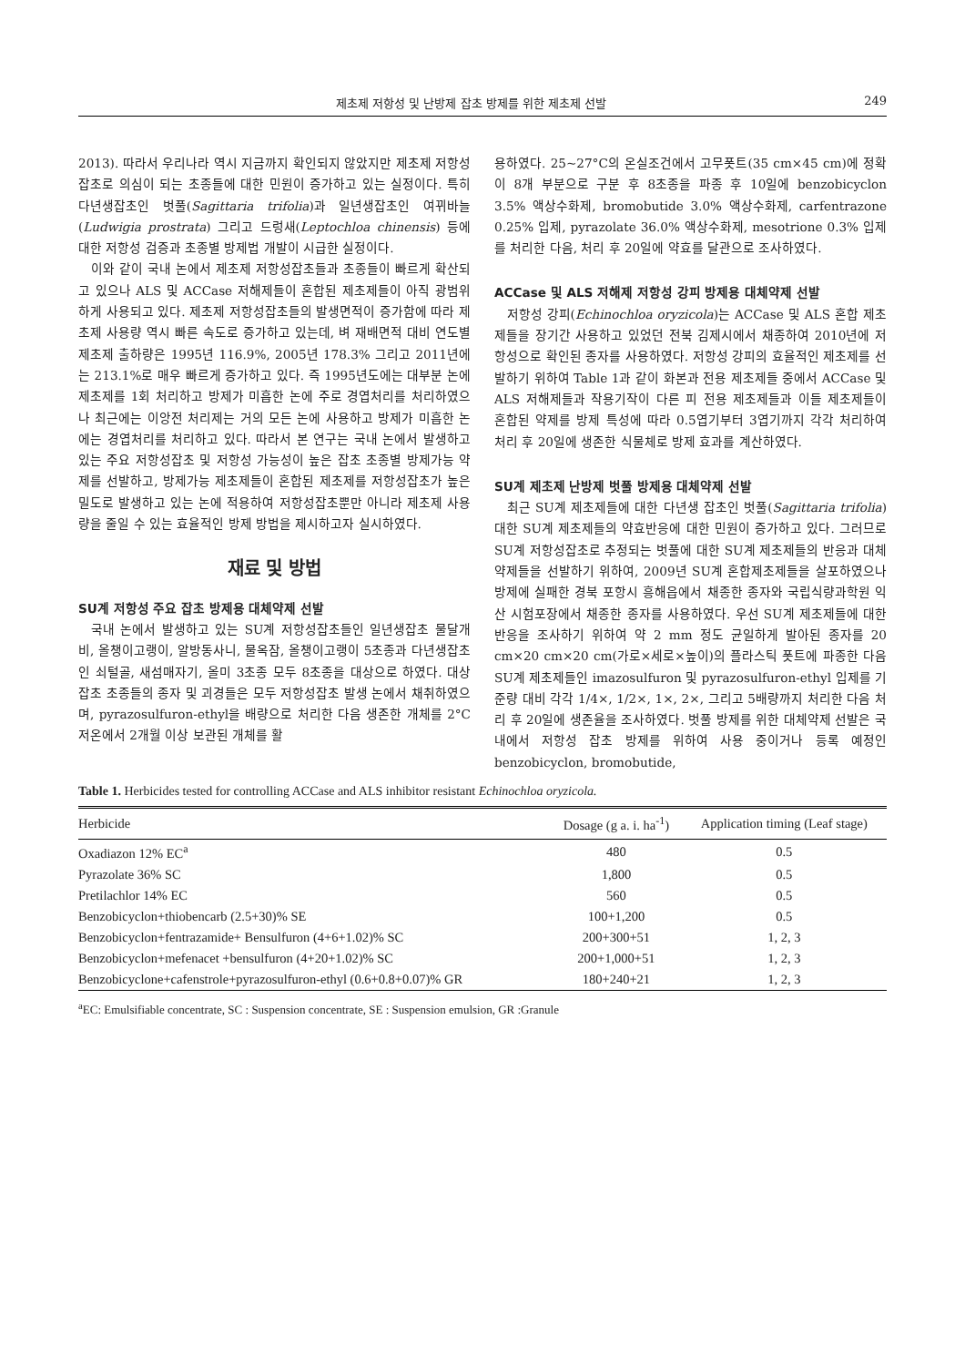제초제 저항성 및 난방제 잡초 방제를 위한 제초제 선발 249
2013). 따라서 우리나라 역시 지금까지 확인되지 않았지만 제초제 저항성잡초로 의심이 되는 초종들에 대한 민원이 증가하고 있는 실정이다. 특히 다년생잡초인 벗풀(Sagittaria trifolia)과 일년생잡초인 여뀌바늘(Ludwigia prostrata) 그리고 드렁새(Leptochloa chinensis) 등에 대한 저항성 검증과 초종별 방제법 개발이 시급한 실정이다.
이와 같이 국내 논에서 제초제 저항성잡초들과 초종들이 빠르게 확산되고 있으나 ALS 및 ACCase 저해제들이 혼합된 제초제들이 아직 광범위하게 사용되고 있다. 제초제 저항성잡초들의 발생면적이 증가함에 따라 제초제 사용량 역시 빠른 속도로 증가하고 있는데, 벼 재배면적 대비 연도별 제초제 출하량은 1995년 116.9%, 2005년 178.3% 그리고 2011년에는 213.1%로 매우 빠르게 증가하고 있다. 즉 1995년도에는 대부분 논에 제초제를 1회 처리하고 방제가 미흡한 논에 주로 경엽처리를 처리하였으나 최근에는 이앙전 처리제는 거의 모든 논에 사용하고 방제가 미흡한 논에는 경엽처리를 처리하고 있다. 따라서 본 연구는 국내 논에서 발생하고 있는 주요 저항성잡초 및 저항성 가능성이 높은 잡초 초종별 방제가능 약제를 선발하고, 방제가능 제초제들이 혼합된 제초제를 저항성잡초가 높은 밀도로 발생하고 있는 논에 적용하여 저항성잡초뿐만 아니라 제초제 사용량을 줄일 수 있는 효율적인 방제 방법을 제시하고자 실시하였다.
재료 및 방법
SU계 저항성 주요 잡초 방제용 대체약제 선발
국내 논에서 발생하고 있는 SU계 저항성잡초들인 일년생잡초 물달개비, 올챙이고랭이, 알방동사니, 물옥잠, 올챙이고랭이 5초종과 다년생잡초인 쇠털골, 새섬매자기, 올미 3초종 모두 8초종을 대상으로 하였다. 대상 잡초 초종들의 종자 및 괴경들은 모두 저항성잡초 발생 논에서 채취하였으며, pyrazosulfuron-ethyl을 배량으로 처리한 다음 생존한 개체를 2°C 저온에서 2개월 이상 보관된 개체를 활
용하였다. 25~27°C의 온실조건에서 고무폿트(35 cm×45 cm)에 정확이 8개 부분으로 구분 후 8초종을 파종 후 10일에 benzobicyclon 3.5% 액상수화제, bromobutide 3.0% 액상수화제, carfentrazone 0.25% 입제, pyrazolate 36.0% 액상수화제, mesotrione 0.3% 입제를 처리한 다음, 처리 후 20일에 약효를 달관으로 조사하였다.
ACCase 및 ALS 저해제 저항성 강피 방제용 대체약제 선발
저항성 강피(Echinochloa oryzicola)는 ACCase 및 ALS 혼합 제초제들을 장기간 사용하고 있었던 전북 김제시에서 채종하여 2010년에 저항성으로 확인된 종자를 사용하였다. 저항성 강피의 효율적인 제초제를 선발하기 위하여 Table 1과 같이 화본과 전용 제초제들 중에서 ACCase 및 ALS 저해제들과 작용기작이 다른 피 전용 제초제들과 이들 제초제들이 혼합된 약제를 방제 특성에 따라 0.5엽기부터 3엽기까지 각각 처리하여 처리 후 20일에 생존한 식물체로 방제 효과를 계산하였다.
SU계 제초제 난방제 벗풀 방제용 대체약제 선발
최근 SU계 제초제들에 대한 다년생 잡초인 벗풀(Sagittaria trifolia)대한 SU계 제초제들의 약효반응에 대한 민원이 증가하고 있다. 그러므로 SU계 저항성잡초로 추정되는 벗풀에 대한 SU계 제초제들의 반응과 대체약제들을 선발하기 위하여, 2009년 SU계 혼합제초제들을 살포하였으나 방제에 실패한 경북 포항시 흥해읍에서 채종한 종자와 국립식량과학원 익산 시험포장에서 채종한 종자를 사용하였다. 우선 SU계 제초제들에 대한 반응을 조사하기 위하여 약 2 mm 정도 균일하게 발아된 종자를 20 cm×20 cm×20 cm(가로×세로×높이)의 플라스틱 폿트에 파종한 다음 SU계 제초제들인 imazosulfuron 및 pyrazosulfuron-ethyl 입제를 기준량 대비 각각 1/4×, 1/2×, 1×, 2×, 그리고 5배량까지 처리한 다음 처리 후 20일에 생존율을 조사하였다. 벗풀 방제를 위한 대체약제 선발은 국내에서 저항성 잡초 방제를 위하여 사용 중이거나 등록 예정인 benzobicyclon, bromobutide,
Table 1. Herbicides tested for controlling ACCase and ALS inhibitor resistant Echinochloa oryzicola.
| Herbicide | Dosage (g a. i. ha<sup>-1</sup>) | Application timing (Leaf stage) |
| --- | --- | --- |
| Oxadiazon 12% EC<sup>a</sup> | 480 | 0.5 |
| Pyrazolate 36% SC | 1,800 | 0.5 |
| Pretilachlor 14% EC | 560 | 0.5 |
| Benzobicyclon+thiobencarb (2.5+30)% SE | 100+1,200 | 0.5 |
| Benzobicyclon+fentrazamide+ Bensulfuron (4+6+1.02)% SC | 200+300+51 | 1, 2, 3 |
| Benzobicyclon+mefenacet +bensulfuron (4+20+1.02)% SC | 200+1,000+51 | 1, 2, 3 |
| Benzobicyclone+cafenstrole+pyrazosulfuron-ethyl (0.6+0.8+0.07)% GR | 180+240+21 | 1, 2, 3 |
<sup>a</sup> EC: Emulsifiable concentrate, SC : Suspension concentrate, SE : Suspension emulsion, GR :Granule